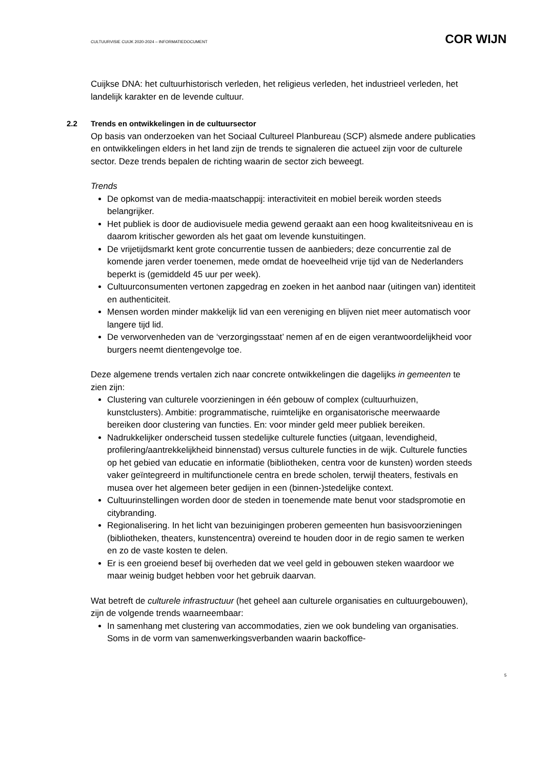CULTUURVISIE CUIJK 2020-2024 – INFORMATIEDOCUMENT
COR WIJN
Cuijkse DNA: het cultuurhistorisch verleden, het religieus verleden, het industrieel verleden, het landelijk karakter en de levende cultuur.
2.2 Trends en ontwikkelingen in de cultuursector
Op basis van onderzoeken van het Sociaal Cultureel Planbureau (SCP) alsmede andere publicaties en ontwikkelingen elders in het land zijn de trends te signaleren die actueel zijn voor de culturele sector. Deze trends bepalen de richting waarin de sector zich beweegt.
Trends
De opkomst van de media-maatschappij: interactiviteit en mobiel bereik worden steeds belangrijker.
Het publiek is door de audiovisuele media gewend geraakt aan een hoog kwaliteitsniveau en is daarom kritischer geworden als het gaat om levende kunstuitingen.
De vrijetijdsmarkt kent grote concurrentie tussen de aanbieders; deze concurrentie zal de komende jaren verder toenemen, mede omdat de hoeveelheid vrije tijd van de Nederlanders beperkt is (gemiddeld 45 uur per week).
Cultuurconsumenten vertonen zapgedrag en zoeken in het aanbod naar (uitingen van) identiteit en authenticiteit.
Mensen worden minder makkelijk lid van een vereniging en blijven niet meer automatisch voor langere tijd lid.
De verworvenheden van de ‘verzorgingsstaat’ nemen af en de eigen verantwoordelijkheid voor burgers neemt dientengevolge toe.
Deze algemene trends vertalen zich naar concrete ontwikkelingen die dagelijks in gemeenten te zien zijn:
Clustering van culturele voorzieningen in één gebouw of complex (cultuurhuizen, kunstclusters). Ambitie: programmatische, ruimtelijke en organisatorische meerwaarde bereiken door clustering van functies. En: voor minder geld meer publiek bereiken.
Nadrukkelijker onderscheid tussen stedelijke culturele functies (uitgaan, levendigheid, profilering/aantrekkelijkheid binnenstad) versus culturele functies in de wijk. Culturele functies op het gebied van educatie en informatie (bibliotheken, centra voor de kunsten) worden steeds vaker geïntegreerd in multifunctionele centra en brede scholen, terwijl theaters, festivals en musea over het algemeen beter gedijen in een (binnen-)stedelijke context.
Cultuurinstellingen worden door de steden in toenemende mate benut voor stadspromotie en citybranding.
Regionalisering. In het licht van bezuinigingen proberen gemeenten hun basisvoorzieningen (bibliotheken, theaters, kunstencentra) overeind te houden door in de regio samen te werken en zo de vaste kosten te delen.
Er is een groeiend besef bij overheden dat we veel geld in gebouwen steken waardoor we maar weinig budget hebben voor het gebruik daarvan.
Wat betreft de culturele infrastructuur (het geheel aan culturele organisaties en cultuurgebouwen), zijn de volgende trends waarneembaar:
In samenhang met clustering van accommodaties, zien we ook bundeling van organisaties. Soms in de vorm van samenwerkingsverbanden waarin backoffice-
5